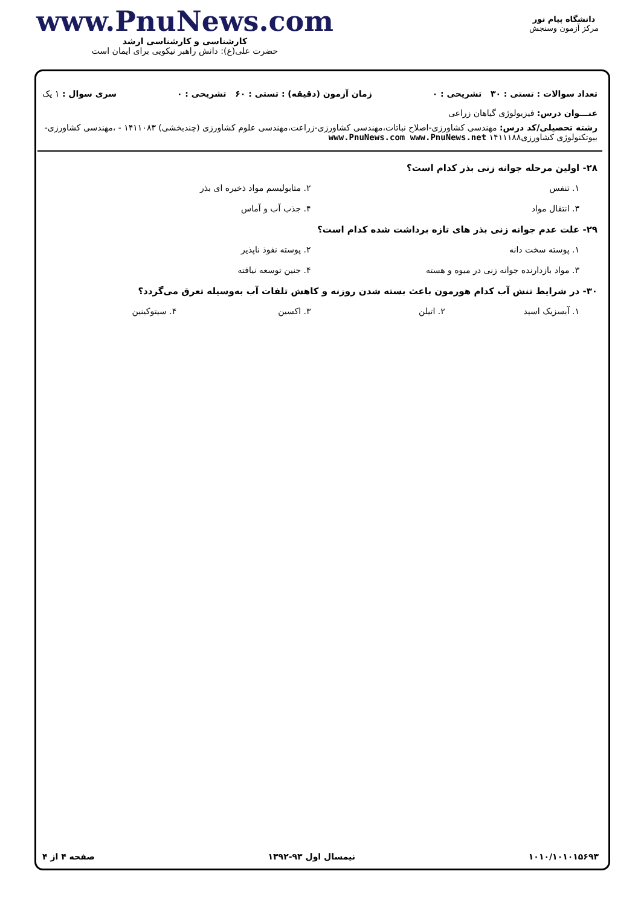دانشگاه پیام نور
مرکز آزمون وسنجش
www.PnuNews.com
کارشناسی و کارشناسی ارشد
حضرت علی(ع): دانش راهبر نیکویی برای ایمان است
تعداد سوالات : تستی : ۳۰ تشریحی : ۰ زمان آزمون (دقیقه) : تستی : ۶۰ تشریحی : ۰ سری سوال : ۱ یک
عنـــوان درس: فیزیولوژی گیاهان زراعی
رشته تحصیلی/کد درس: مهندسی کشاورزی-اصلاح نباتات،مهندسی کشاورزی-زراعت،مهندسی علوم کشاورزی (چندبخشی) ۱۴۱۱۰۸۳ - ،مهندسی کشاورزی-بیوتکنولوژی کشاورزی۱۴۱۱۱۸۸ www.PnuNews.com www.PnuNews.net
۲۸- اولین مرحله جوانه زنی بذر کدام است؟
۱. تنفس ۲. متابولیسم مواد ذخیره ای بذر ۳. انتقال مواد ۴. جذب آب و آماس
۲۹- علت عدم جوانه زنی بذر های تازه برداشت شده کدام است؟
۱. پوسته سخت دانه ۲. پوسته نفوذ ناپذیر ۳. مواد بازدارنده جوانه زنی در میوه و هسته ۴. جنین توسعه نیافته
۳۰- در شرایط تنش آب کدام هورمون باعث بسته شدن روزنه و کاهش تلفات آب به‌وسیله تعرق می‌گردد؟
۱. آبسزیک اسید ۲. اتیلن ۳. اکسین ۴. سیتوکینین
۱۰۱۰/۱۰۱۰۱۵۶۹۳ نیمسال اول ۹۳-۱۳۹۲ صفحه ۴ از ۴